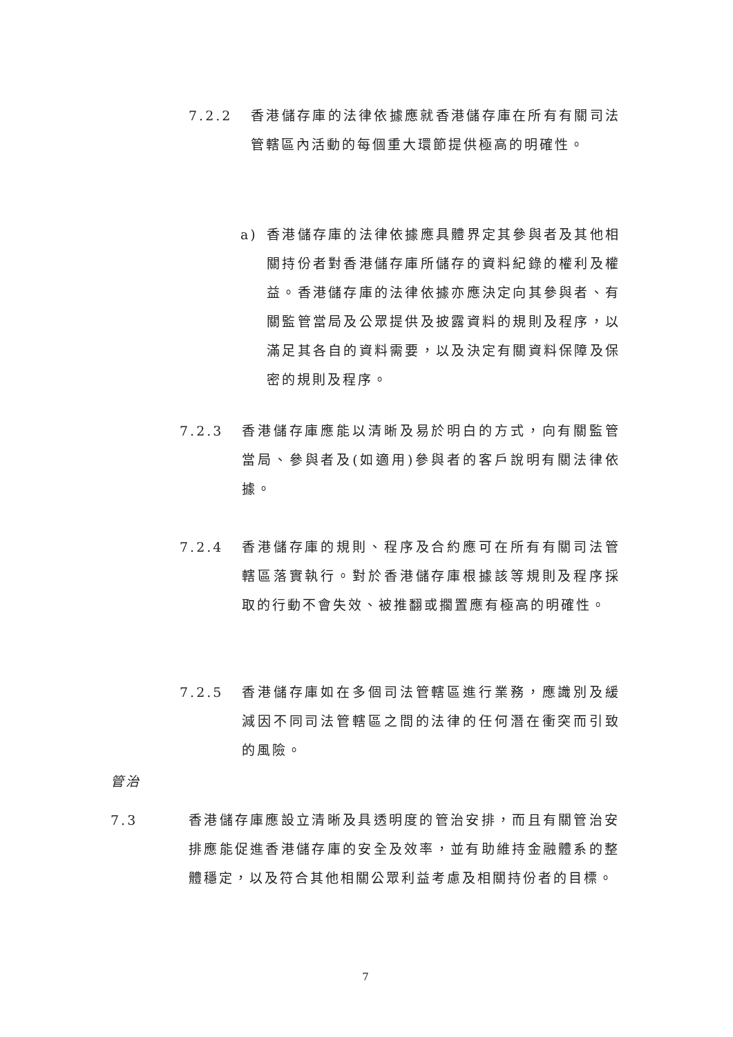7.2.2 香港儲存庫的法律依據應就香港儲存庫在所有有關司法管轄區內活動的每個重大環節提供極高的明確性。
a) 香港儲存庫的法律依據應具體界定其參與者及其他相關持份者對香港儲存庫所儲存的資料紀錄的權利及權益。香港儲存庫的法律依據亦應決定向其參與者、有關監管當局及公眾提供及披露資料的規則及程序，以滿足其各自的資料需要，以及決定有關資料保障及保密的規則及程序。
7.2.3 香港儲存庫應能以清晰及易於明白的方式，向有關監管當局、參與者及(如適用)參與者的客戶說明有關法律依據。
7.2.4 香港儲存庫的規則、程序及合約應可在所有有關司法管轄區落實執行。對於香港儲存庫根據該等規則及程序採取的行動不會失效、被推翻或擱置應有極高的明確性。
7.2.5 香港儲存庫如在多個司法管轄區進行業務，應識別及緩減因不同司法管轄區之間的法律的任何潛在衝突而引致的風險。
管治
7.3 香港儲存庫應設立清晰及具透明度的管治安排，而且有關管治安排應能促進香港儲存庫的安全及效率，並有助維持金融體系的整體穩定，以及符合其他相關公眾利益考慮及相關持份者的目標。
7